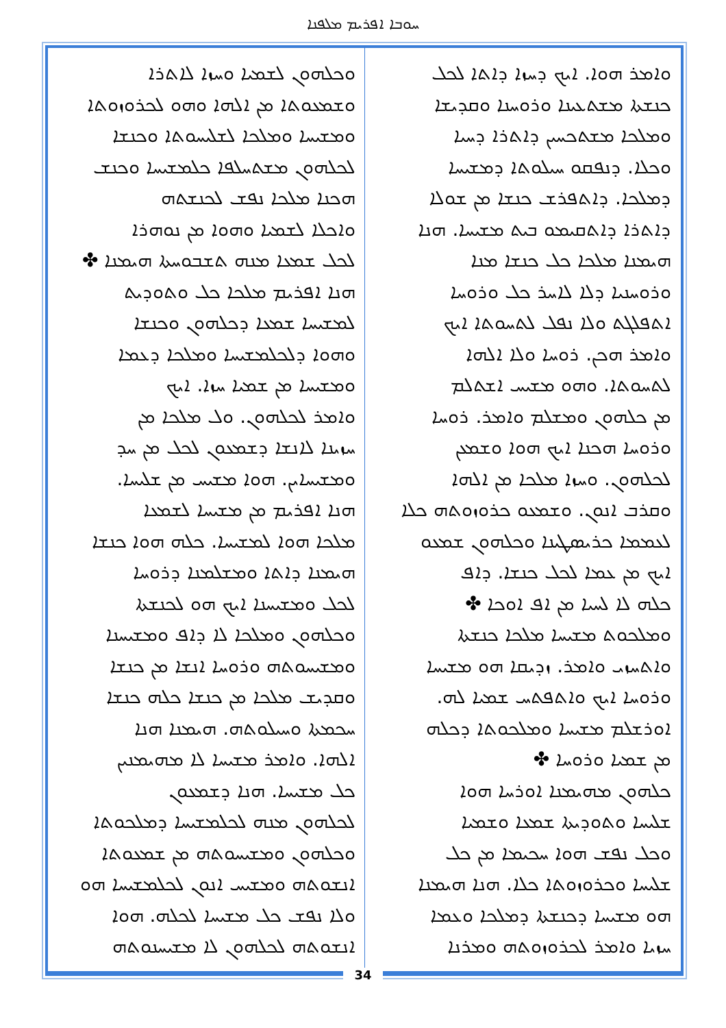ܚܘܒܐ ܐܦܪܝܡ ܡܠܦܢܐ
ܘܐܡܪ ܗܘܐ. ܐܝܟ ܕܚܙܐ ܕܐܬܐ ܠܟܠ
ܟܢܫܬܐ ܡܫܬܥܝܢܐ ܘܪܘܚܢܐ ܘܩܕܝܫܐ
ܘܡܠܟܐ ܡܫܬܟܚܝܢ ܕܐܬܪܐ ܕܚܝܐ
ܘܟܠܐ. ܕܢܦܩܘ ܚܝܠܘܬܐ ܕܡܫܝܚܐ
ܕܡܠܟܐ. ܕܐܬܦܪܫ ܟܢܫܐ ܡܢ ܫܘܠܐ
ܕܐܬܪܐ ܕܐܬܩܝܡܘ ܒܝܬ ܡܫܝܚܐ. ܗܢܐ
ܗܝܡܢܐ ܡܠܟܐ ܟܠ ܟܢܫܐ ܡܢܐ
ܘܪܘܚܢܝܐ ܕܠܐ ܠܐܚܪ ܟܠ ܘܪܘܚܐ
ܐܬܦܠܓܬ ܘܠܐ ܢܦܠ ܠܬܚܘܬܐ ܐܝܟ
ܘܐܡܪ ܗܟܢ. ܪܘܚܐ ܘܠܐ ܐܠܗܐ
ܠܬܚܘܬܐ. ܘܗܘ ܡܫܝܚ ܐܫܬܠܡ
ܡܢ ܟܠܗܘܢ ܘܡܫܠܡ ܘܐܡܪ. ܪܘܚܐ
ܘܪܘܚܐ ܗܟܢܐ ܐܝܟ ܗܘܐ ܘܫܡܥܢ
ܠܟܠܗܘܢ. ܘܚܙܐ ܡܠܟܐ ܡܢ ܐܠܗܐ
ܘܩܪܒ ܐܢܘܢ. ܘܫܡܥܘ ܟܪܘܙܘܬܗ ܟܠܐ
ܠܥܡܡܐ ܟܪܝܣܛܝܢܐ ܘܟܠܗܘܢ ܫܡܥܘ
ܐܝܟ ܡܢ ܥܡܐ ܠܟܠ ܟܢܫܐ. ܕܐܦ
ܟܠܗ ܠܐ ܠܚܝܐ ܡܢ ܐܦ ܐܘܟܐ ✤
ܘܡܠܟܘܬ ܡܫܝܚܐ ܡܠܟܐ ܟܢܫܬܐ
ܘܐܬܚܙܝ ܘܐܡܪ. ܙܕܝܩܐ ܗܘ ܡܫܝܚܐ
ܘܪܘܚܐ ܐܝܟ ܘܐܬܦܬܚ ܫܡܝܐ ܠܗ.
ܐܘܪܫܠܡ ܡܫܝܚܐ ܘܡܠܟܘܬܐ ܕܟܠܗ
ܡܢ ܫܡܝܐ ܘܪܘܚܐ ✤
ܟܠܗܘܢ ܡܗܝܡܢܐ ܐܘܪܚܐ ܗܘܐ
ܫܠܝܚܐ ܘܬܘܕܝܬܐ ܫܡܥܐ ܘܫܡܝܐ
ܘܟܠ ܢܦܫ ܗܘܐ ܚܟܝܡܐ ܡܢ ܟܠ
ܫܠܝܚܐ ܘܟܪܘܙܘܬܐ ܟܠܐ. ܗܢܐ ܗܝܡܢܐ
ܗܘ ܡܫܝܚܐ ܕܟܢܫܬܐ ܕܡܠܟܐ ܘܥܡܐ
ܚܙܝܐ ܘܐܡܪ ܠܟܪܘܙܘܬܗ ܘܡܪܢܐ
ܘܟܠܗܘܢ ܠܫܡܝܐ ܘܚܙܐ ܠܐܬܪܐ
ܘܫܡܥܘܬܐ ܡܢ ܐܠܗܐ ܘܗܘ ܠܟܪܘܙܘܬܐ
ܘܡܫܝܚܐ ܘܡܠܟܐ ܠܫܠܝܚܘܬܐ ܘܟܢܫܐ
ܠܟܠܗܘܢ ܡܫܬܚܠܦܐ ܟܠܡܫܝܚܐ ܘܟܢܫ
ܗܟܢܐ ܡܠܟܐ ܢܦܫ ܠܟܢܫܬܗ
ܘܐܟܠܐ ܠܫܡܝܐ ܘܗܘܐ ܡܢ ܢܘܗܪܐ
ܠܟܠ ܫܡܥܐ ܡܢܗ ܬܫܒܘܚܬܐ ܗܝܡܢܐ ✤
ܗܢܐ ܐܦܪܝܡ ܡܠܟܐ ܟܠ ܘܬܘܕܝܬ
ܠܡܫܝܚܐ ܫܡܥܐ ܕܟܠܗܘܢ ܘܟܢܫܐ
ܘܗܘܐ ܕܠܟܠܡܫܝܚܐ ܘܡܠܟܐ ܕܥܡܐ
ܘܡܫܝܚܐ ܡܢ ܫܡܝܐ ܚܙܐ. ܐܝܟ
ܘܐܡܪ ܠܟܠܗܘܢ. ܘܠ ܡܠܟܐ ܡܢ
ܚܙܝܢܐ ܠܐܢܫܐ ܕܫܡܥܘܢ ܠܟܠ ܡܢ ܚܕ
ܘܡܫܝܚܐܝܢ. ܗܘܐ ܡܫܝܚ ܡܢ ܫܠܝܚܐ.
ܗܢܐ ܐܦܪܝܡ ܡܢ ܡܫܝܚܐ ܠܫܡܥܐ
ܡܠܟܐ ܗܘܐ ܠܡܫܝܚܐ. ܟܠܗ ܗܘܐ ܟܢܫܐ
ܗܝܡܢܐ ܕܐܬܐ ܘܡܫܠܡܢܐ ܕܪܘܚܐ
ܠܟܠ ܘܡܫܝܚܢܐ ܐܝܟ ܗܘ ܠܟܢܫܬܐ
ܘܟܠܗܘܢ ܘܡܠܟܐ ܠܐ ܕܐܦ ܘܡܫܝܚܢܐ
ܘܡܫܝܚܘܬܗ ܘܪܘܚܐ ܐܢܫܐ ܡܢ ܟܢܫܐ
ܘܩܕܝܫ ܡܠܟܐ ܡܢ ܟܢܫܐ ܟܠܗ ܟܢܫܐ
ܚܟܡܬܐ ܘܚܝܠܘܬܗ. ܗܝܡܢܐ ܗܢܐ
ܐܠܗܐ. ܘܐܡܪ ܡܫܝܚܐ ܠܐ ܡܗܝܡܢܝܢ
ܟܠ ܡܫܝܚܐ. ܗܢܐ ܕܫܡܥܘܢ
ܠܟܠܗܘܢ ܡܢܗ ܠܟܠܡܫܝܚܐ ܕܡܠܟܘܬܐ
ܘܟܠܗܘܢ ܘܡܫܝܚܘܬܗ ܡܢ ܫܡܥܘܬܐ
ܐܢܫܘܬܗ ܘܡܫܝܚ ܐܢܘܢ ܠܟܠܡܫܝܚܐ ܗܘ
ܘܠܐ ܢܦܫ ܟܠ ܡܫܝܚܐ ܠܟܠܗ. ܗܘܐ
ܐܢܫܘܬܗ ܠܟܠܗܘܢ ܠܐ ܡܫܝܚܢܘܬܗ
34